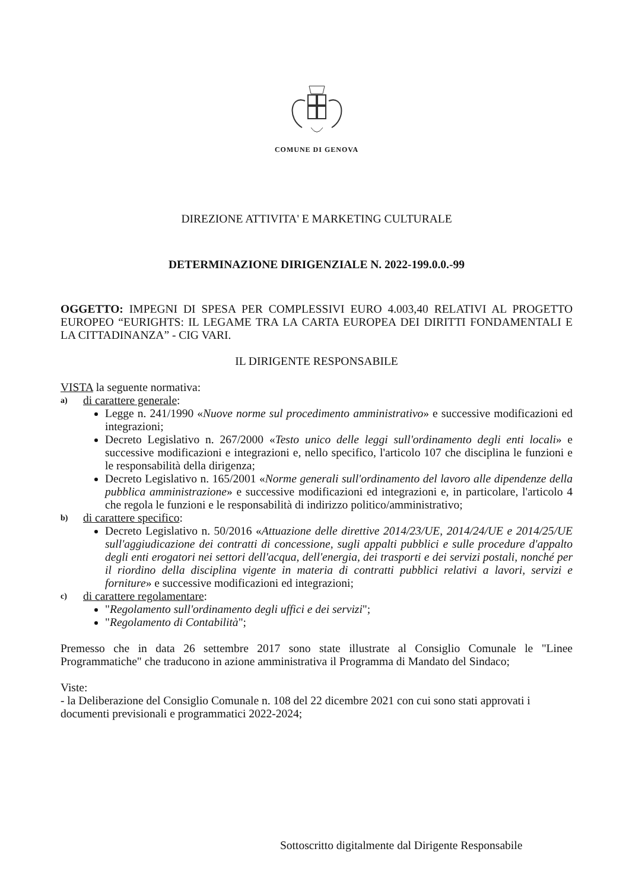COMUNE DI GENOVA
DIREZIONE ATTIVITA' E MARKETING CULTURALE
DETERMINAZIONE DIRIGENZIALE N. 2022-199.0.0.-99
OGGETTO: IMPEGNI DI SPESA PER COMPLESSIVI EURO 4.003,40 RELATIVI AL PROGETTO EUROPEO “EURIGHTS: IL LEGAME TRA LA CARTA EUROPEA DEI DIRITTI FONDAMENTALI E LA CITTADINANZA” - CIG VARI.
IL DIRIGENTE RESPONSABILE
VISTA la seguente normativa:
a) di carattere generale:
Legge n. 241/1990 «Nuove norme sul procedimento amministrativo» e successive modificazioni ed integrazioni;
Decreto Legislativo n. 267/2000 «Testo unico delle leggi sull'ordinamento degli enti locali» e successive modificazioni e integrazioni e, nello specifico, l'articolo 107 che disciplina le funzioni e le responsabilità della dirigenza;
Decreto Legislativo n. 165/2001 «Norme generali sull'ordinamento del lavoro alle dipendenze della pubblica amministrazione» e successive modificazioni ed integrazioni e, in particolare, l'articolo 4 che regola le funzioni e le responsabilità di indirizzo politico/amministrativo;
b) di carattere specifico:
Decreto Legislativo n. 50/2016 «Attuazione delle direttive 2014/23/UE, 2014/24/UE e 2014/25/UE sull'aggiudicazione dei contratti di concessione, sugli appalti pubblici e sulle procedure d'appalto degli enti erogatori nei settori dell'acqua, dell'energia, dei trasporti e dei servizi postali, nonché per il riordino della disciplina vigente in materia di contratti pubblici relativi a lavori, servizi e forniture» e successive modificazioni ed integrazioni;
c) di carattere regolamentare:
"Regolamento sull'ordinamento degli uffici e dei servizi";
"Regolamento di Contabilità";
Premesso che in data 26 settembre 2017 sono state illustrate al Consiglio Comunale le "Linee Programmatiche" che traducono in azione amministrativa il Programma di Mandato del Sindaco;
Viste:
- la Deliberazione del Consiglio Comunale n. 108 del 22 dicembre 2021 con cui sono stati approvati i documenti previsionali e programmatici 2022-2024;
Sottoscritto digitalmente dal Dirigente Responsabile